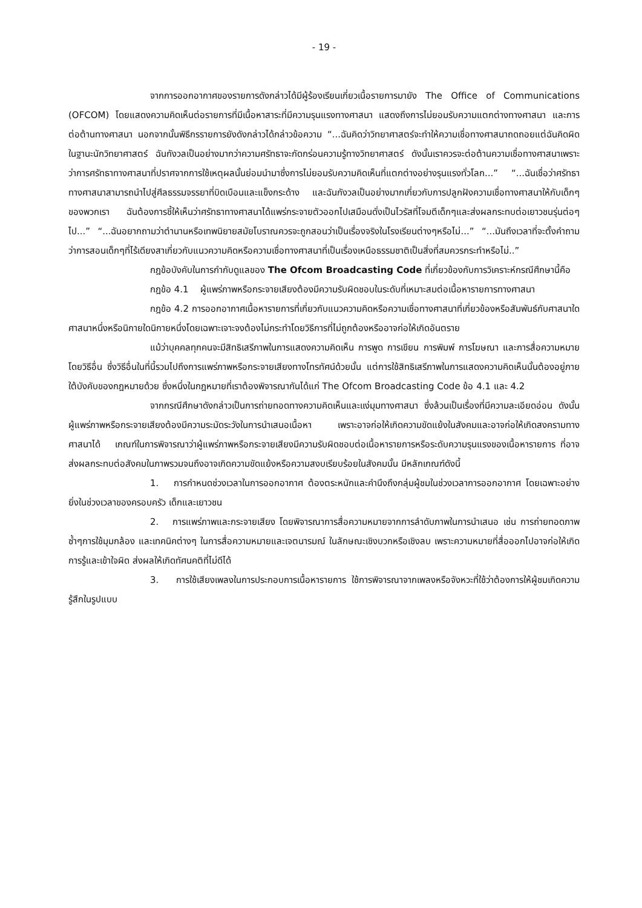- 19 -
จากการออกอากาศของรายการดังกล่าวได้มีผู้ร้องเรียนเกี่ยวเนื้อรายการมายัง The Office of Communications (OFCOM) โดยแสดงความคิดเห็นต่อรายการที่มีเนื้อหาสาระที่มีความรุนแรงทางศาสนา แสดงถึงการไม่ยอมรับความแตกต่างทางศาสนา และการต่อต้านทางศาสนา นอกจากนั้นพิธีกรรายการยังดังกล่าวได้กล่าวข้อความ “...ฉันคิดว่าวิทยาศาสตร์จะทำให้ความเชื่อทางศาสนาถดถอยแต่ฉันคิดผิด ในฐานะนักวิทยาศาสตร์ ฉันกังวลเป็นอย่างมากว่าความศรัทธาจะกัดกร่อนความรู้ทางวิทยาศาสตร์ ดังนั้นเราควรจะต่อต้านความเชื่อทางศาสนาเพราะว่าการศรัทธาทางศาสนาที่ปราศจากการใช้เหตุผลนั้นย่อมนำมาซึ่งการไม่ยอมรับความคิดเห็นที่แตกต่างอย่างรุนแรงทั่วโลก...” “...ฉันเชื่อว่าศรัทธาทางศาสนาสามารถนำไปสู่ศีลธรรมจรรยาที่บิดเบือนและแข็งกระด้าง และฉันกังวลเป็นอย่างมากเกี่ยวกับการปลูกฝังความเชื่อทางศาสนาให้กับเด็กๆของพวกเรา ฉันต้องการชี้ให้เห็นว่าศรัทธาทางศาสนาได้แพร่กระจายตัวออกไปเสมือนดั่งเป็นไวรัสที่โจมตีเด็กๆและส่งผลกระทบต่อเยาวชนรุ่นต่อๆไป...” “...ฉันอยากถามว่าตำนานหรือเทพนิยายสมัยโบราณควรจะถูกสอนว่าเป็นเรื่องจริงในโรงเรียนต่างๆหรือไม่...” “...มันถึงเวลาที่จะตั้งคำถามว่าการสอนเด็กๆที่ไร้เดียงสาเกี่ยวกับแนวความคิดหรือความเชื่อทางศาสนาที่เป็นเรื่องเหนือธรรมชาติเป็นสิ่งที่สมควรกระทำหรือไม่..”
กฎข้อบังคับในการกำกับดูแลของ The Ofcom Broadcasting Code ที่เกี่ยวข้องกับการวิเคราะห์กรณีศึกษานี้คือ
กฎข้อ 4.1 ผู้แพร่ภาพหรือกระจายเสียงต้องมีความรับผิดชอบในระดับที่เหมาะสมต่อเนื้อหารายการทางศาสนา
กฎข้อ 4.2 การออกอากาศเนื้อหารายการที่เกี่ยวกับแนวความคิดหรือความเชื่อทางศาสนาที่เกี่ยวข้องหรือสัมพันธ์กับศาสนาใดศาสนาหนึ่งหรือนิกายใดนิกายหนึ่งโดยเฉพาะเจาะจงต้องไม่กระทำโดยวิธีการที่ไม่ถูกต้องหรืออาจก่อให้เกิดอันตราย
แม้ว่าบุคคลทุกคนจะมีสิทธิเสรีภาพในการแสดงความคิดเห็น การพูด การเขียน การพิมพ์ การโฆษณา และการสื่อความหมายโดยวิธีอื่น ซึ่งวิธีอื่นในที่นี้รวมไปถึงการแพร่ภาพหรือกระจายเสียงทางโทรทัศน์ด้วยนั้น แต่การใช้สิทธิเสรีภาพในการแสดงความคิดเห็นนั้นต้องอยู่ภายใต้บังคับของกฎหมายด้วย ซึ่งหนึ่งในกฎหมายที่เราต้องพิจารณากันได้แก่ The Ofcom Broadcasting Code ข้อ 4.1 และ 4.2
จากกรณีศึกษาดังกล่าวเป็นการถ่ายทอดทางความคิดเห็นและแง่มุมทางศาสนา ซึ่งล้วนเป็นเรื่องที่มีความละเอียดอ่อน ดังนั้น ผู้แพร่ภาพหรือกระจายเสียงต้องมีความระมัดระวังในการนำเสนอเนื้อหา เพราะอาจก่อให้เกิดความขัดแย้งในสังคมและอาจก่อให้เกิดสงครามทางศาสนาได้ เกณฑ์ในการพิจารณาว่าผู้แพร่ภาพหรือกระจายเสียงมีความรับผิดชอบต่อเนื้อหารายการหรือระดับความรุนแรงของเนื้อหารายการ ที่อาจส่งผลกระทบต่อสังคมในภาพรวมจนถึงอาจเกิดความขัดแย้งหรือความสงบเรียบร้อยในสังคมนั้น มีหลักเกณฑ์ดังนี้
1. การกำหนดช่วงเวลาในการออกอากาศ ต้องตระหนักและคำนึงถึงกลุ่มผู้ชมในช่วงเวลาการออกอากาศ โดยเฉพาะอย่างยิ่งในช่วงเวลาของครอบครัว เด็กและเยาวชน
2. การแพร่ภาพและกระจายเสียง โดยพิจารณาการสื่อความหมายจากการลำดับภาพในการนำเสนอ เช่น การถ่ายทอดภาพซ้ำๆการใช้มุมกล้อง และเทคนิคต่างๆ ในการสื่อความหมายและเจตนารมณ์ ในลักษณะเชิงบวกหรือเชิงลบ เพราะความหมายที่สื่อออกไปอาจก่อให้เกิดการรู้และเข้าใจผิด ส่งผลให้เกิดทัศนคติที่ไม่ดีได้
3. การใช้เสียงเพลงในการประกอบการเนื้อหารายการ ใช้การพิจารณาจากเพลงหรือจังหวะที่ใช้ว่าต้องการให้ผู้ชมเกิดความรู้สึกในรูปแบบ